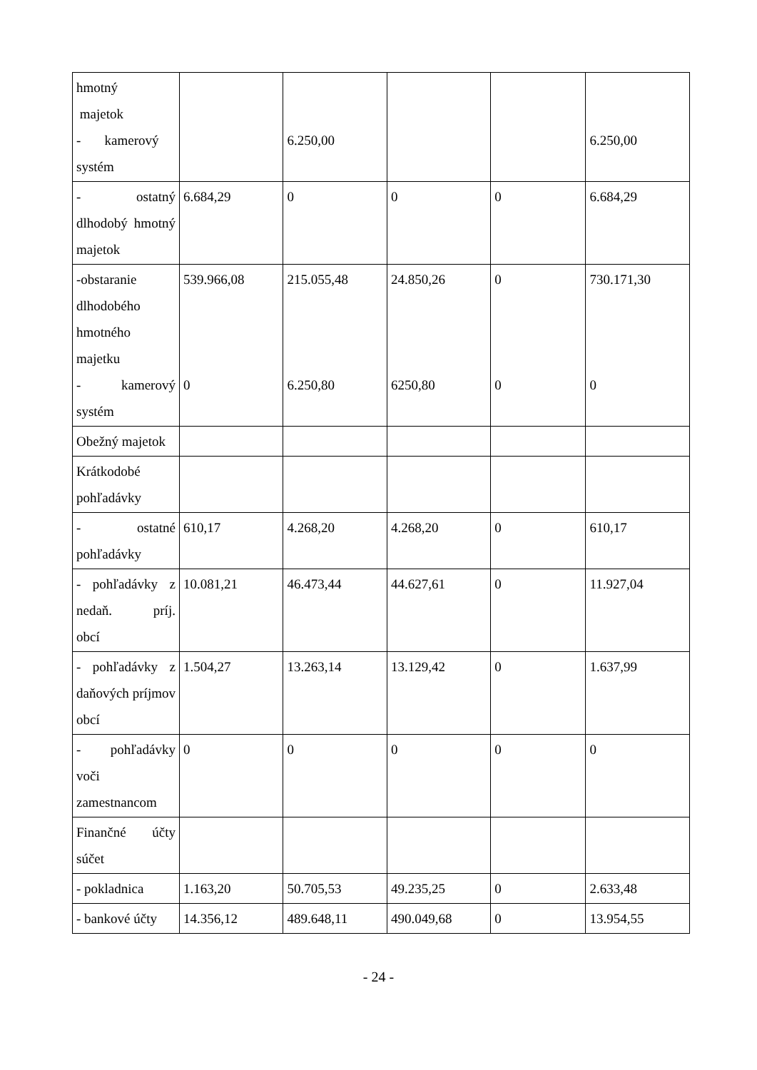| hmotný majetok - kamerový systém | | 6.250,00 | | | 6.250,00 |
| - ostatný dlhodobý hmotný majetok | 6.684,29 | 0 | 0 | 0 | 6.684,29 |
| -obstaranie dlhodobého hmotného majetku - kamerový systém | 539.966,08 0 | 215.055,48 6.250,80 | 24.850,26 6250,80 | 0 0 | 730.171,30 0 |
| Obežný majetok | | | | | |
| Krátkodobé pohľadávky | | | | | |
| - ostatné pohľadávky | 610,17 | 4.268,20 | 4.268,20 | 0 | 610,17 |
| - pohľadávky z nedaň. príj. obcí | 10.081,21 | 46.473,44 | 44.627,61 | 0 | 11.927,04 |
| - pohľadávky z daňových príjmov obcí | 1.504,27 | 13.263,14 | 13.129,42 | 0 | 1.637,99 |
| - pohľadávky voči zamestnancom | 0 | 0 | 0 | 0 | 0 |
| Finančné účty súčet | | | | | |
| - pokladnica | 1.163,20 | 50.705,53 | 49.235,25 | 0 | 2.633,48 |
| - bankové účty | 14.356,12 | 489.648,11 | 490.049,68 | 0 | 13.954,55 |
- 24 -